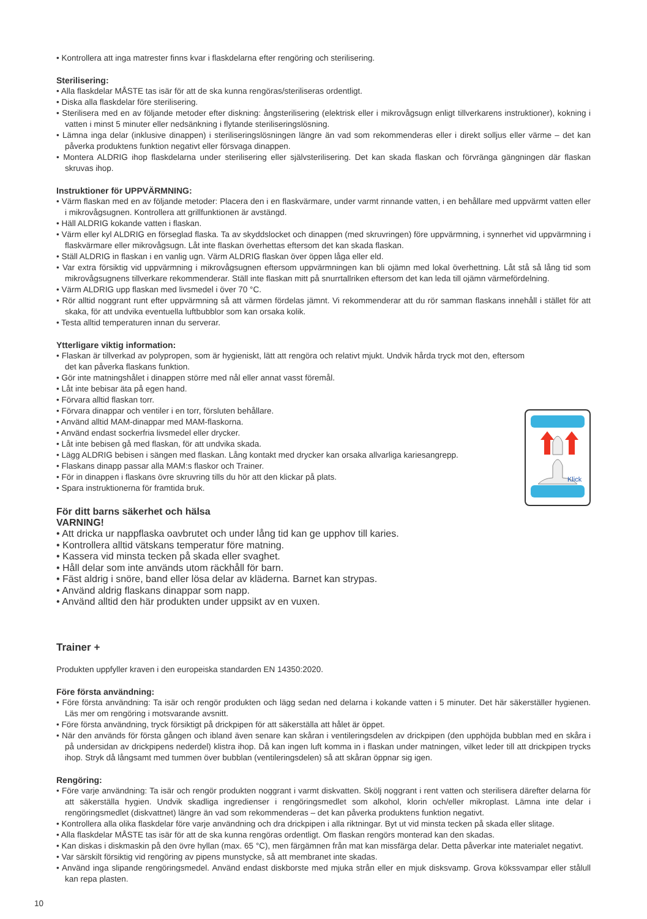• Kontrollera att inga matrester finns kvar i flaskdelarna efter rengöring och sterilisering.
Sterilisering:
• Alla flaskdelar MÅSTE tas isär för att de ska kunna rengöras/steriliseras ordentligt.
• Diska alla flaskdelar före sterilisering.
• Sterilisera med en av följande metoder efter diskning: ångsterilisering (elektrisk eller i mikrovågsugn enligt tillverkarens instruktioner), kokning i vatten i minst 5 minuter eller nedsänkning i flytande steriliseringslösning.
• Lämna inga delar (inklusive dinappen) i steriliseringslösningen längre än vad som rekommenderas eller i direkt solljus eller värme – det kan påverka produktens funktion negativt eller försvaga dinappen.
• Montera ALDRIG ihop flaskdelarna under sterilisering eller självsterilisering. Det kan skada flaskan och förvränga gängningen där flaskan skruvas ihop.
Instruktioner för UPPVÄRMNING:
• Värm flaskan med en av följande metoder: Placera den i en flaskvärmare, under varmt rinnande vatten, i en behållare med uppvärmt vatten eller i mikrovågsugnen. Kontrollera att grillfunktionen är avstängd.
• Häll ALDRIG kokande vatten i flaskan.
• Värm eller kyl ALDRIG en förseglad flaska. Ta av skyddslocket och dinappen (med skruvringen) före uppvärmning, i synnerhet vid uppvärmning i flaskvärmare eller mikrovågsugn. Låt inte flaskan överhettas eftersom det kan skada flaskan.
• Ställ ALDRIG in flaskan i en vanlig ugn. Värm ALDRIG flaskan över öppen låga eller eld.
• Var extra försiktig vid uppvärmning i mikrovågsugnen eftersom uppvärmningen kan bli ojämn med lokal överhettning. Låt stå så lång tid som mikrovågsugnens tillverkare rekommenderar. Ställ inte flaskan mitt på snurrtallriken eftersom det kan leda till ojämn värmefördelning.
• Värm ALDRIG upp flaskan med livsmedel i över 70 °C.
• Rör alltid noggrant runt efter uppvärmning så att värmen fördelas jämnt. Vi rekommenderar att du rör samman flaskans innehåll i stället för att skaka, för att undvika eventuella luftbubblor som kan orsaka kolik.
• Testa alltid temperaturen innan du serverar.
Ytterligare viktig information:
Klick
• Flaskan är tillverkad av polypropen, som är hygieniskt, lätt att rengöra och relativt mjukt. Undvik hårda tryck mot den, eftersom det kan påverka flaskans funktion.
• Gör inte matningshålet i dinappen större med nål eller annat vasst föremål.
• Låt inte bebisar äta på egen hand.
• Förvara alltid flaskan torr.
• Förvara dinappar och ventiler i en torr, försluten behållare.
• Använd alltid MAM-dinappar med MAM-flaskorna.
• Använd endast sockerfria livsmedel eller drycker.
• Låt inte bebisen gå med flaskan, för att undvika skada.
• Lägg ALDRIG bebisen i sängen med flaskan. Lång kontakt med drycker kan orsaka allvarliga kariesangrepp.
• Flaskans dinapp passar alla MAM:s flaskor och Trainer.
• För in dinappen i flaskans övre skruvring tills du hör att den klickar på plats.
• Spara instruktionerna för framtida bruk.
För ditt barns säkerhet och hälsa
VARNING!
• Att dricka ur nappflaska oavbrutet och under lång tid kan ge upphov till karies.
• Kontrollera alltid vätskans temperatur före matning.
• Kassera vid minsta tecken på skada eller svaghet.
• Håll delar som inte används utom räckhåll för barn.
• Fäst aldrig i snöre, band eller lösa delar av kläderna. Barnet kan strypas.
• Använd aldrig flaskans dinappar som napp.
• Använd alltid den här produkten under uppsikt av en vuxen.
Trainer +
Produkten uppfyller kraven i den europeiska standarden EN 14350:2020.
Före första användning:
• Före första användning: Ta isär och rengör produkten och lägg sedan ned delarna i kokande vatten i 5 minuter. Det här säkerställer hygienen. Läs mer om rengöring i motsvarande avsnitt.
• Före första användning, tryck försiktigt på drickpipen för att säkerställa att hålet är öppet.
• När den används för första gången och ibland även senare kan skåran i ventileringsdelen av drickpipen (den upphöjda bubblan med en skåra i på undersidan av drickpipens nederdel) klistra ihop. Då kan ingen luft komma in i flaskan under matningen, vilket leder till att drickpipen trycks ihop. Stryk då långsamt med tummen över bubblan (ventileringsdelen) så att skåran öppnar sig igen.
Rengöring:
• Före varje användning: Ta isär och rengör produkten noggrant i varmt diskvatten. Skölj noggrant i rent vatten och sterilisera därefter delarna för att säkerställa hygien. Undvik skadliga ingredienser i rengöringsmedlet som alkohol, klorin och/eller mikroplast. Lämna inte delar i rengöringsmedlet (diskvattnet) längre än vad som rekommenderas – det kan påverka produktens funktion negativt.
• Kontrollera alla olika flaskdelar före varje användning och dra drickpipen i alla riktningar. Byt ut vid minsta tecken på skada eller slitage.
• Alla flaskdelar MÅSTE tas isär för att de ska kunna rengöras ordentligt. Om flaskan rengörs monterad kan den skadas.
• Kan diskas i diskmaskin på den övre hyllan (max. 65 °C), men färgämnen från mat kan missfärga delar. Detta påverkar inte materialet negativt.
• Var särskilt försiktig vid rengöring av pipens munstycke, så att membranet inte skadas.
• Använd inga slipande rengöringsmedel. Använd endast diskborste med mjuka strån eller en mjuk disksvamp. Grova kökssvampar eller stålull kan repa plasten.
10